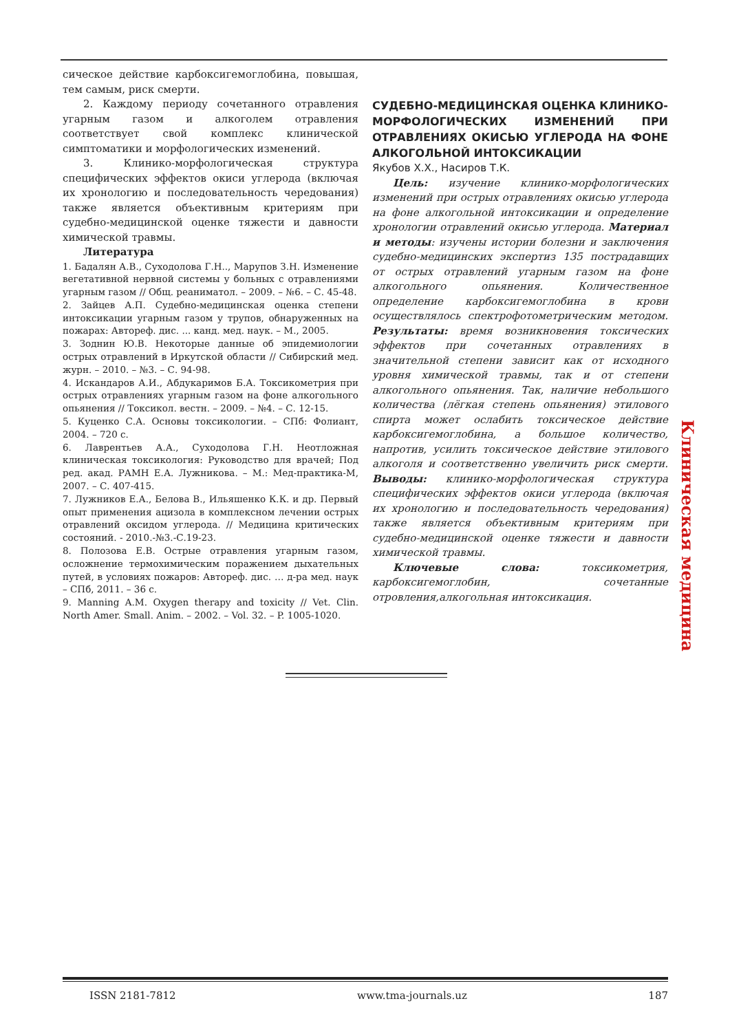сическое действие карбоксигемоглобина, повышая, тем самым, риск смерти.
2. Каждому периоду сочетанного отравления угарным газом и алкоголем отравления соответствует свой комплекс клинической симптоматики и морфологических изменений.
3. Клинико-морфологическая структура специфических эффектов окиси углерода (включая их хронологию и последовательность чередования) также является объективным критериям при судебно-медицинской оценке тяжести и давности химической травмы.
Литература
1. Бадалян А.В., Суходолова Г.Н.., Марупов З.Н. Изменение вегетативной нервной системы у больных с отравлениями угарным газом // Общ. реаниматол. – 2009. – №6. – С. 45-48.
2. Зайцев А.П. Судебно-медицинская оценка степени интоксикации угарным газом у трупов, обнаруженных на пожарах: Автореф. дис. ... канд. мед. наук. – М., 2005.
3. Зоднин Ю.В. Некоторые данные об эпидемиологии острых отравлений в Иркутской области // Сибирский мед. журн. – 2010. – №3. – С. 94-98.
4. Искандаров А.И., Абдукаримов Б.А. Токсикометрия при острых отравлениях угарным газом на фоне алкогольного опьянения // Токсикол. вестн. – 2009. – №4. – С. 12-15.
5. Куценко С.А. Основы токсикологии. – СПб: Фолиант, 2004. – 720 с.
6. Лаврентьев А.А., Суходолова Г.Н. Неотложная клиническая токсикология: Руководство для врачей; Под ред. акад. РАМН Е.А. Лужникова. – М.: Мед-практика-М, 2007. – С. 407-415.
7. Лужников Е.А., Белова В., Ильяшенко К.К. и др. Первый опыт применения ацизола в комплексном лечении острых отравлений оксидом углерода. // Медицина критических состояний. - 2010.-№3.-С.19-23.
8. Полозова Е.В. Острые отравления угарным газом, осложнение термохимическим поражением дыхательных путей, в условиях пожаров: Автореф. дис. … д-ра мед. наук – СПб, 2011. – 36 с.
9. Manning A.M. Oxygen therapy and toxicity // Vet. Clin. North Amer. Small. Anim. – 2002. – Vol. 32. – P. 1005-1020.
СУДЕБНО-МЕДИЦИНСКАЯ ОЦЕНКА КЛИНИКО-МОРФОЛОГИЧЕСКИХ ИЗМЕНЕНИЙ ПРИ ОТРАВЛЕНИЯХ ОКИСЬЮ УГЛЕРОДА НА ФОНЕ АЛКОГОЛЬНОЙ ИНТОКСИКАЦИИ
Якубов Х.Х., Насиров Т.К.
Цель: изучение клинико-морфологических изменений при острых отравлениях окисью углерода на фоне алкогольной интоксикации и определение хронологии отравлений окисью углерода. Материал и методы: изучены истории болезни и заключения судебно-медицинских экспертиз 135 пострадавщих от острых отравлений угарным газом на фоне алкогольного опьянения. Количественное определение карбоксигемоглобина в крови осуществлялось спектрофотометрическим методом. Результаты: время возникновения токсических эффектов при сочетанных отравлениях в значительной степени зависит как от исходного уровня химической травмы, так и от степени алкогольного опьянения. Так, наличие небольшого количества (лёгкая степень опьянения) этилового спирта может ослабить токсическое действие карбоксигемоглобина, а большое количество, напротив, усилить токсическое действие этилового алкоголя и соответственно увеличить риск смерти. Выводы: клинико-морфологическая структура специфических эффектов окиси углерода (включая их хронологию и последовательность чередования) также является объективным критериям при судебно-медицинской оценке тяжести и давности химической травмы.
Ключевые слова: токсикометрия, карбоксигемоглобин, сочетанные отровления,алкогольная интоксикация.
Клиническая медицина
ISSN 2181-7812 www.tma-journals.uz 187